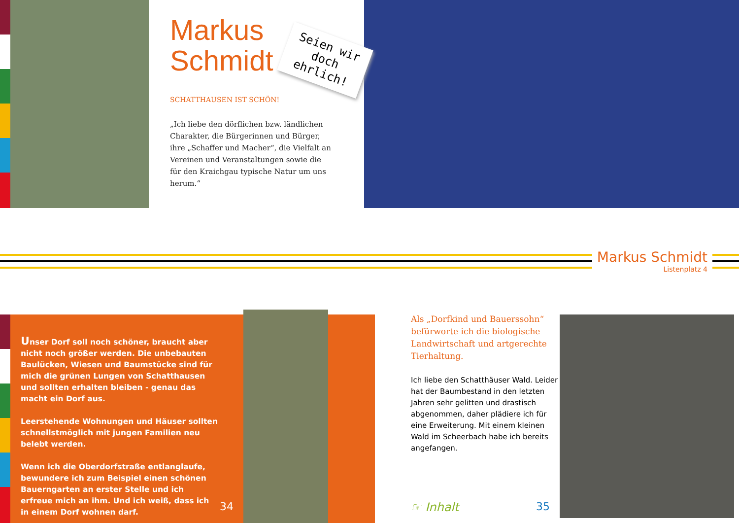Markus
Schmidt
SCHATTHAUSEN IST SCHÖN!
„Ich liebe den dörflichen bzw. ländlichen Charakter, die Bürgerinnen und Bürger, ihre „Schaffer und Macher“, die Vielfalt an Vereinen und Veranstaltungen sowie die für den Kraichgau typische Natur um uns herum.“
Seien wir doch ehrlich!
Markus Schmidt
Listenplatz 4
Unser Dorf soll noch schöner, braucht aber nicht noch größer werden. Die unbebauten Baulücken, Wiesen und Baumstücke sind für mich die grünen Lungen von Schatthausen und sollten erhalten bleiben - genau das macht ein Dorf aus.
Leerstehende Wohnungen und Häuser sollten schnellstmöglich mit jungen Familien neu belebt werden.
Wenn ich die Oberdorfstraße entlanglaufe, bewundere ich zum Beispiel einen schönen Bauerngarten an erster Stelle und ich erfreue mich an ihm. Und ich weiß, dass ich in einem Dorf wohnen darf.
34
Als „Dorfkind und Bauerssohn“ befürworte ich die biologische Landwirtschaft und artgerechte Tierhaltung.
Ich liebe den Schatthäuser Wald. Leider hat der Baumbestand in den letzten Jahren sehr gelitten und drastisch abgenommen, daher plädiere ich für eine Erweiterung. Mit einem kleinen Wald im Scheerbach habe ich bereits angefangen.
☞ Inhalt 35